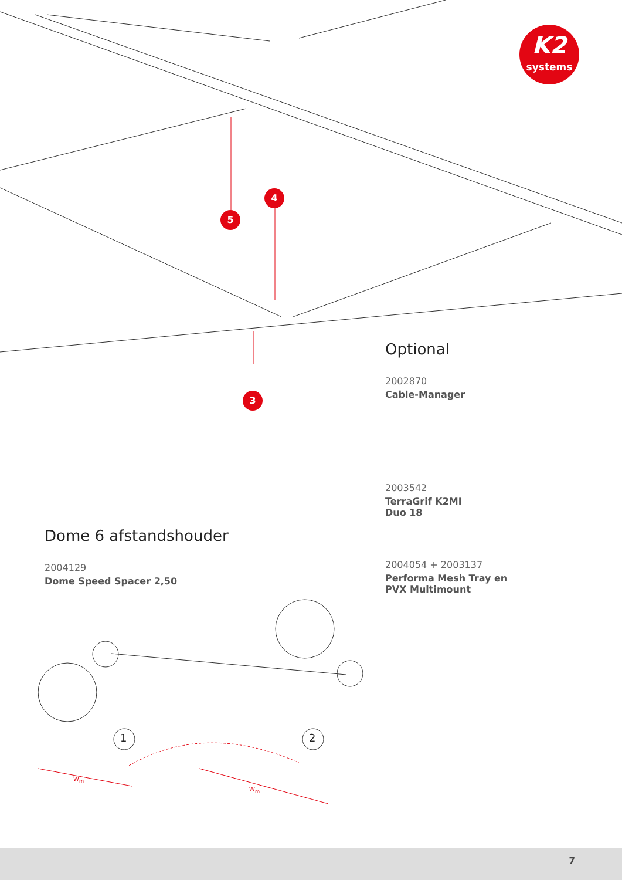K2
systems
5
4
3
Optional
2002870
Cable-Manager
2003542
TerraGrif K2MI
Duo 18
2004054 + 2003137
Performa Mesh Tray en
PVX Multimount
Dome 6 afstandshouder
2004129
Dome Speed Spacer 2,50
1 2
W<sub>m</sub>
W<sub>m</sub>
7